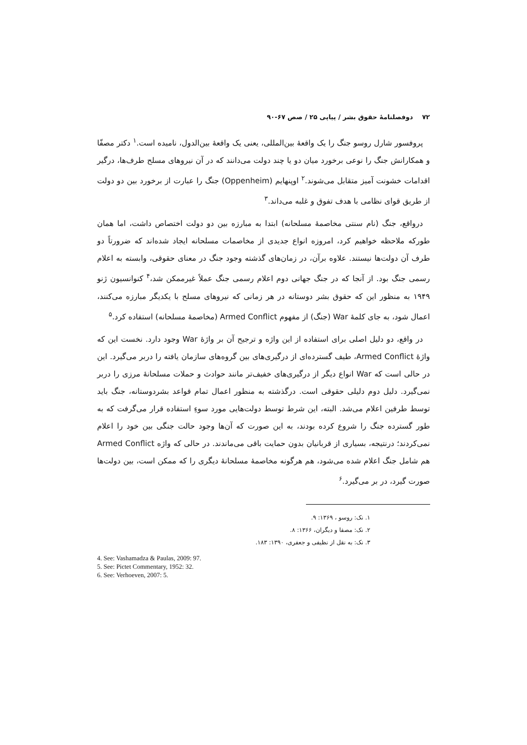۷۲ دوفصلنامۀ حقوق بشر / پیاپی ۲۵ / صص ۶۷-۹۰
پروفسور شارل روسو جنگ را یک واقعۀ بین‌المللی، یعنی یک واقعۀ بین‌الدول، نامیده است.<sup>۱</sup> دکتر مصفّا و همکارانش جنگ را نوعی برخورد میان دو یا چند دولت می‌دانند که در آن نیروهای مسلح طرف‌ها، درگیر اقدامات خشونت آمیز متقابل می‌شوند.<sup>۲</sup> اوپنهایم (Oppenheim) جنگ را عبارت از برخورد بین دو دولت از طریق قوای نظامی با هدف تفوق و غلبه می‌داند.<sup>۳</sup>
درواقع، جنگ (نام سنتی مخاصمۀ مسلحانه) ابتدا به مبارزه بین دو دولت اختصاص داشت، اما همان طورکه ملاحظه خواهیم کرد، امروزه انواع جدیدی از مخاصمات مسلحانه ایجاد شده‌اند که ضرورتاً دو طرف آن دولت‌ها نیستند. علاوه برآن، در زمان‌های گذشته وجود جنگ در معنای حقوقی، وابسته به اعلام رسمی جنگ بود. از آنجا که در جنگ جهانی دوم اعلام رسمی جنگ عملاً غیرممکن شد،<sup>۴</sup> کنوانسیون ژنو ۱۹۴۹ به منظور این که حقوق بشر دوستانه در هر زمانی که نیروهای مسلح با یکدیگر مبارزه می‌کنند، اعمال شود، به جای کلمۀ War (جنگ) از مفهوم Armed Conflict (مخاصمۀ مسلحانه) استفاده کرد.<sup>۵</sup>
در واقع، دو دلیل اصلی برای استفاده از این واژه و ترجیح آن بر واژۀ War وجود دارد. نخست این که واژۀ Armed Conflict، طیف گسترده‌ای از درگیری‌های بین گروه‌های سازمان یافته را دربر می‌گیرد. این در حالی است که War انواع دیگر از درگیری‌های خفیف‌تر مانند حوادث و حملات مسلحانۀ مرزی را دربر نمی‌گیرد. دلیل دوم دلیلی حقوقی است. درگذشته به منظور اعمال تمام قواعد بشردوستانه، جنگ باید توسط طرفین اعلام می‌شد. البته، این شرط توسط دولت‌هایی مورد سوءِ استفاده قرار می‌گرفت که به طور گسترده جنگ را شروع کرده بودند، به این صورت که آن‌ها وجود حالت جنگی بین خود را اعلام نمی‌کردند؛ درنتیجه، بسیاری از قربانیان بدون حمایت باقی می‌ماندند. در حالی که واژه Armed Conflict هم شامل جنگ اعلام شده می‌شود، هم هرگونه مخاصمۀ مسلحانۀ دیگری را که ممکن است، بین دولت‌ها صورت گیرد، در بر می‌گیرد.<sup>۶</sup>
۱. نک: روسو ، ۱۳۶۹: ۹.
۲. نک: مصفا و دیگران، ۱۳۶۶: ۸.
۳. نک: به نقل از نظیفی و جعفری، ۱۳۹۰: ۱۸۳.
4. See: Vashamadza & Paulas, 2009: 97.
5. See: Pictet Commentary, 1952: 32.
6. See: Verhoeven, 2007: 5.